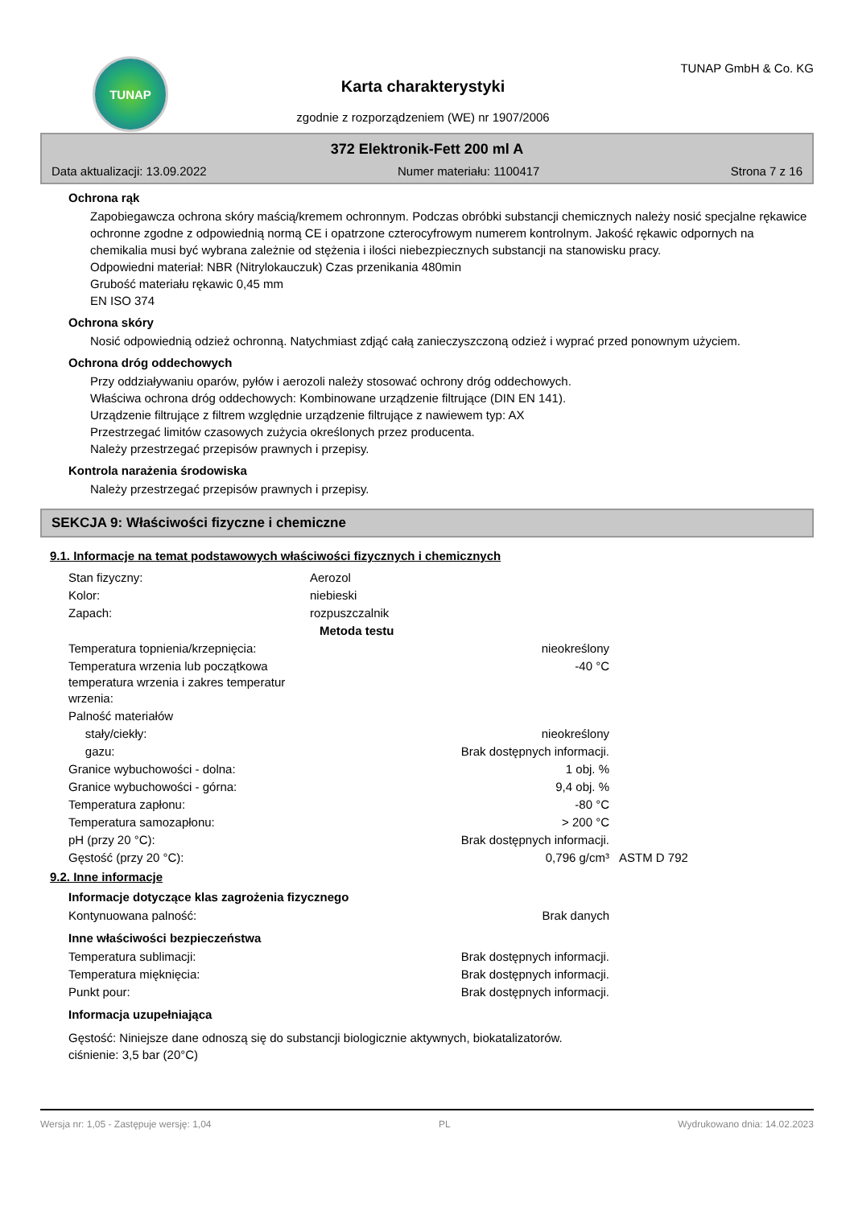TUNAP
Karta charakterystyki
zgodnie z rozporządzeniem (WE) nr 1907/2006
TUNAP GmbH & Co. KG
372 Elektronik-Fett 200 ml A
Data aktualizacji: 13.09.2022 Numer materiału: 1100417 Strona 7 z 16
Ochrona rąk
Zapobiegawcza ochrona skóry maścią/kremem ochronnym. Podczas obróbki substancji chemicznych należy nosić specjalne rękawice ochronne zgodne z odpowiednią normą CE i opatrzone czterocyfrowym numerem kontrolnym. Jakość rękawic odpornych na chemikalia musi być wybrana zależnie od stężenia i ilości niebezpiecznych substancji na stanowisku pracy.
Odpowiedni materiał: NBR (Nitrylokauczuk) Czas przenikania 480min
Grubość materiału rękawic 0,45 mm
EN ISO 374
Ochrona skóry
Nosić odpowiednią odzież ochronną. Natychmiast zdjąć całą zanieczyszczoną odzież i wyprać przed ponownym użyciem.
Ochrona dróg oddechowych
Przy oddziaływaniu oparów, pyłów i aerozoli należy stosować ochrony dróg oddechowych.
Właściwa ochrona dróg oddechowych: Kombinowane urządzenie filtrujące (DIN EN 141).
Urządzenie filtrujące z filtrem względnie urządzenie filtrujące z nawiewem typ: AX
Przestrzegać limitów czasowych zużycia określonych przez producenta.
Należy przestrzegać przepisów prawnych i przepisy.
Kontrola narażenia środowiska
Należy przestrzegać przepisów prawnych i przepisy.
SEKCJA 9: Właściwości fizyczne i chemiczne
9.1. Informacje na temat podstawowych właściwości fizycznych i chemicznych
| Stan fizyczny: | Aerozol | |
| Kolor: | niebieski | |
| Zapach: | rozpuszczalnik | |
| | | Metoda testu |
| Temperatura topnienia/krzepnięcia: | nieokreślony | |
| Temperatura wrzenia lub początkowa temperatura wrzenia i zakres temperatur wrzenia: | -40 °C | |
| Palność materiałów | | |
| stały/ciekły: | nieokreślony | |
| gazu: | Brak dostępnych informacji. | |
| Granice wybuchowości - dolna: | 1 obj. % | |
| Granice wybuchowości - górna: | 9,4 obj. % | |
| Temperatura zapłonu: | -80 °C | |
| Temperatura samozapłonu: | > 200 °C | |
| pH (przy 20 °C): | Brak dostępnych informacji. | |
| Gęstość (przy 20 °C): | 0,796 g/cm³ | ASTM D 792 |
9.2. Inne informacje
Informacje dotyczące klas zagrożenia fizycznego
| Kontynuowana palność: | Brak danych |
Inne właściwości bezpieczeństwa
| Temperatura sublimacji: | Brak dostępnych informacji. |
| Temperatura mięknięcia: | Brak dostępnych informacji. |
| Punkt pour: | Brak dostępnych informacji. |
Informacja uzupełniająca
Gęstość: Niniejsze dane odnoszą się do substancji biologicznie aktywnych, biokatalizatorów.
ciśnienie: 3,5 bar (20°C)
Wersja nr: 1,05 - Zastępuje wersję: 1,04 PL Wydrukowano dnia: 14.02.2023